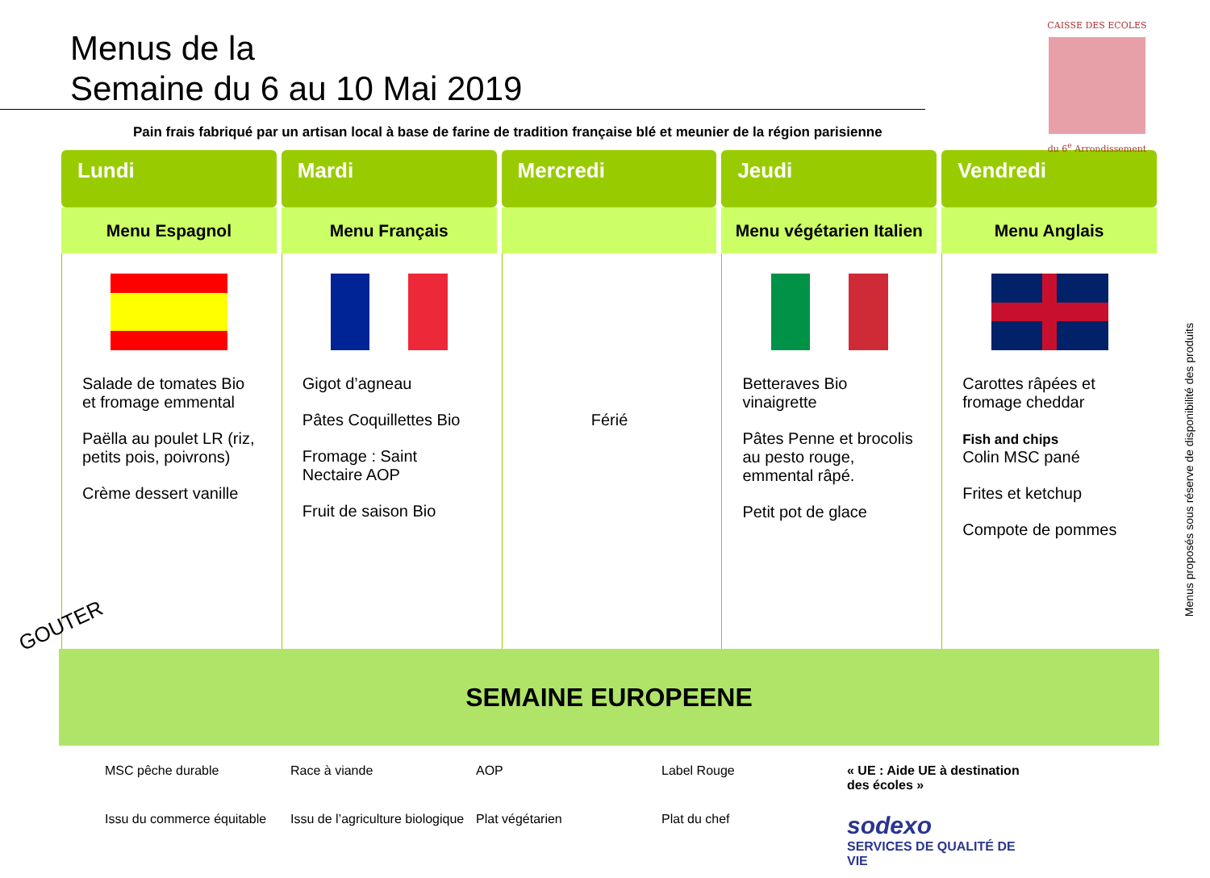Menus de la
Semaine du 6 au 10 Mai 2019
CAISSE DES ECOLES
du 6<sup>e</sup> Arrondissement
Pain frais fabriqué par un artisan local à base de farine de tradition française blé et meunier de la région parisienne
| Lundi | Mardi | Mercredi | Jeudi | Vendredi |
| --- | --- | --- | --- | --- |
| Menu Espagnol | Menu Français | | Menu végétarien Italien | Menu Anglais |
| Salade de tomates Bio et fromage emmental Paëlla au poulet LR (riz, petits pois, poivrons) Crème dessert vanille | Gigot d’agneau Pâtes Coquillettes Bio Fromage : Saint Nectaire AOP Fruit de saison Bio | Férié | Betteraves Bio vinaigrette Pâtes Penne et brocolis au pesto rouge, emmental râpé. Petit pot de glace | Carottes râpées et fromage cheddar Fish and chips Colin MSC pané Frites et ketchup Compote de pommes |
GOUTER
SEMAINE EUROPEENE
MSC pêche durable
Race à viande
AOP
Label Rouge
« UE : Aide UE à destination des écoles »
Issu du commerce équitable
Issu de l’agriculture biologique
Plat végétarien
Plat du chef
sodexo
SERVICES DE QUALITÉ DE VIE
Menus proposés sous réserve de disponibilité des produits